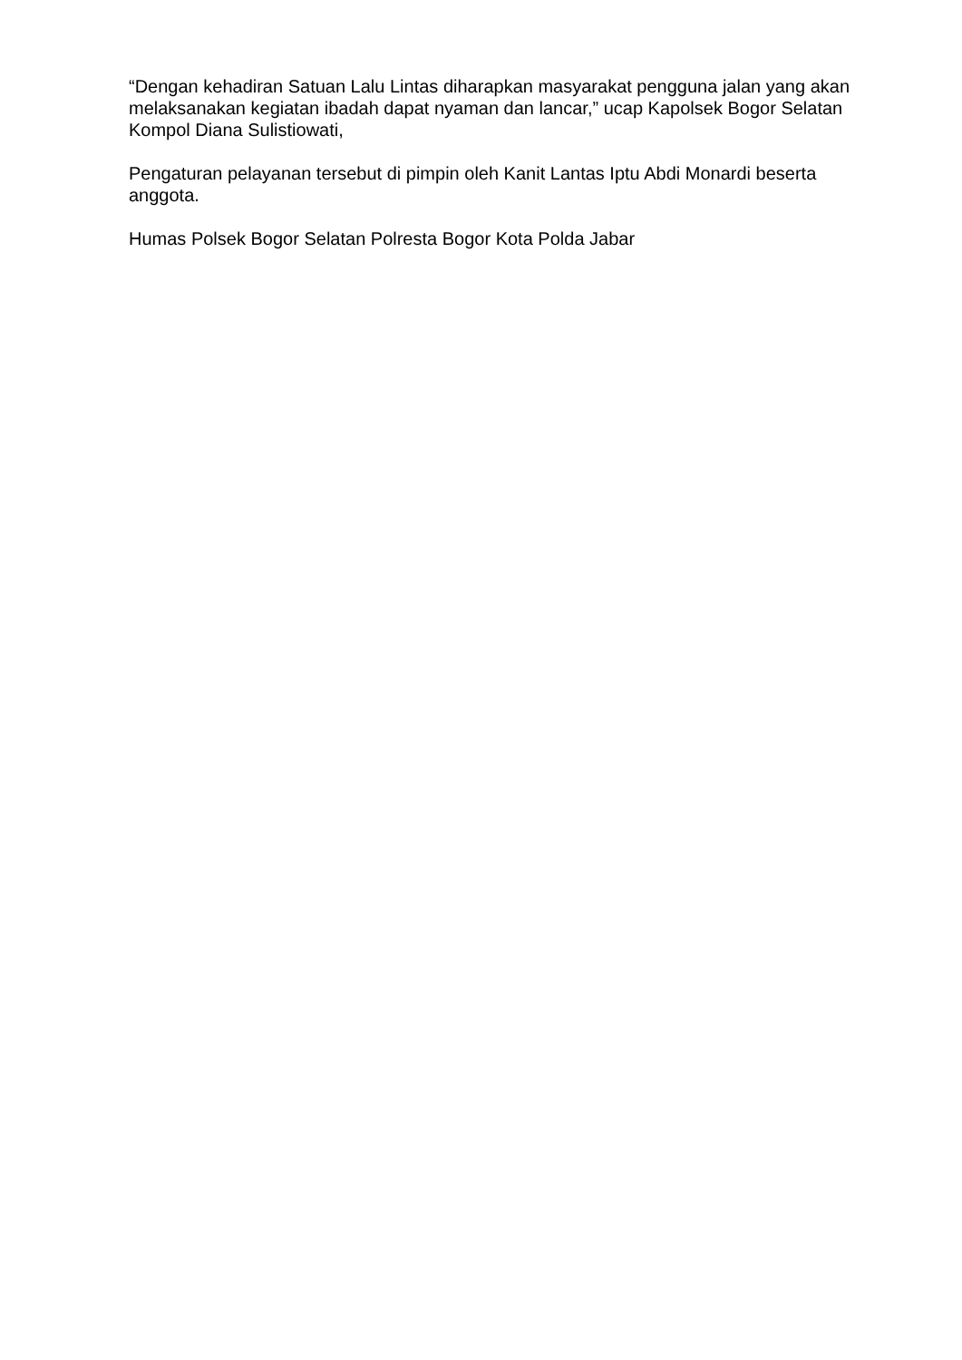“Dengan kehadiran Satuan Lalu Lintas diharapkan masyarakat pengguna jalan yang akan melaksanakan kegiatan ibadah dapat nyaman dan lancar,” ucap Kapolsek Bogor Selatan Kompol Diana Sulistiowati,
Pengaturan pelayanan tersebut di pimpin oleh Kanit Lantas Iptu Abdi Monardi beserta anggota.
Humas Polsek Bogor Selatan Polresta Bogor Kota Polda Jabar